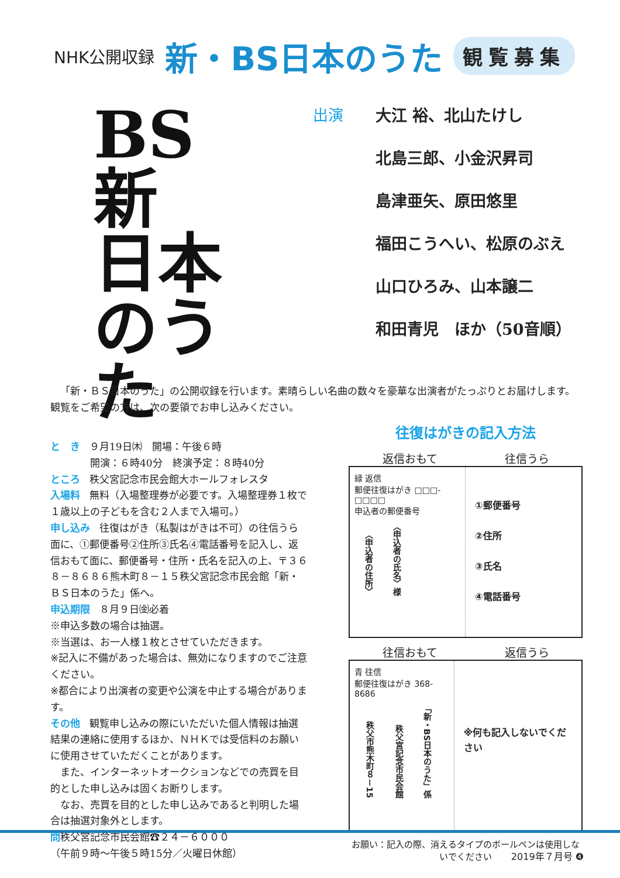NHK公開収録 新・BS日本のうた 観覧募集
BS
新
日本
のうた
出演 大江 裕、北山たけし
北島三郎、小金沢昇司
島津亜矢、原田悠里
福田こうへい、松原のぶえ
山口ひろみ、山本譲二
和田青児　ほか（50音順）
「新・ＢＳ日本のうた」の公開収録を行います。素晴らしい名曲の数々を豪華な出演者がたっぷりとお届けします。観覧をご希望の方は、次の要領でお申し込みください。
と　き ９月19日㈭　開場：午後６時
　　　　開演：６時40分　終演予定：８時40分
ところ 秩父宮記念市民会館大ホールフォレスタ
入場料 無料（入場整理券が必要です。入場整理券１枚で１歳以上の子どもを含む２人まで入場可。）
申し込み 往復はがき（私製はがきは不可）の往信うら面に、①郵便番号②住所③氏名④電話番号を記入し、返信おもて面に、郵便番号・住所・氏名を記入の上、〒３６８－８６８６熊木町８－１５秩父宮記念市民会館「新・ＢＳ日本のうた」係へ。
申込期限 ８月９日㈮必着
※申込多数の場合は抽選。
※当選は、お一人様１枚とさせていただきます。
※記入に不備があった場合は、無効になりますのでご注意ください。
※都合により出演者の変更や公演を中止する場合があります。
その他 観覧申し込みの際にいただいた個人情報は抽選結果の連絡に使用するほか、ＮＨＫでは受信料のお願いに使用させていただくことがあります。
　また、インターネットオークションなどでの売買を目的とした申し込みは固くお断りします。
　なお、売買を目的とした申し込みであると判明した場合は抽選対象外とします。
問秩父宮記念市民会館☎２４－６０００
（午前９時～午後５時15分／火曜日休館）
往復はがきの記入方法
返信おもて 往信うら
緑 返信
郵便往復はがき □□□-□□□□
申込者の郵便番号
〈申込者の住所〉 〈申込者の氏名〉様
①郵便番号
②住所
③氏名
④電話番号
往信おもて 返信うら
青 往信
郵便往復はがき 368-8686
秩父市熊木町８－15 秩父宮記念市民会館 「新・BS日本のうた」係
※何も記入しないでください
お願い：記入の際、消えるタイプのボールペンは使用しないでください
2019年７月号 ❹